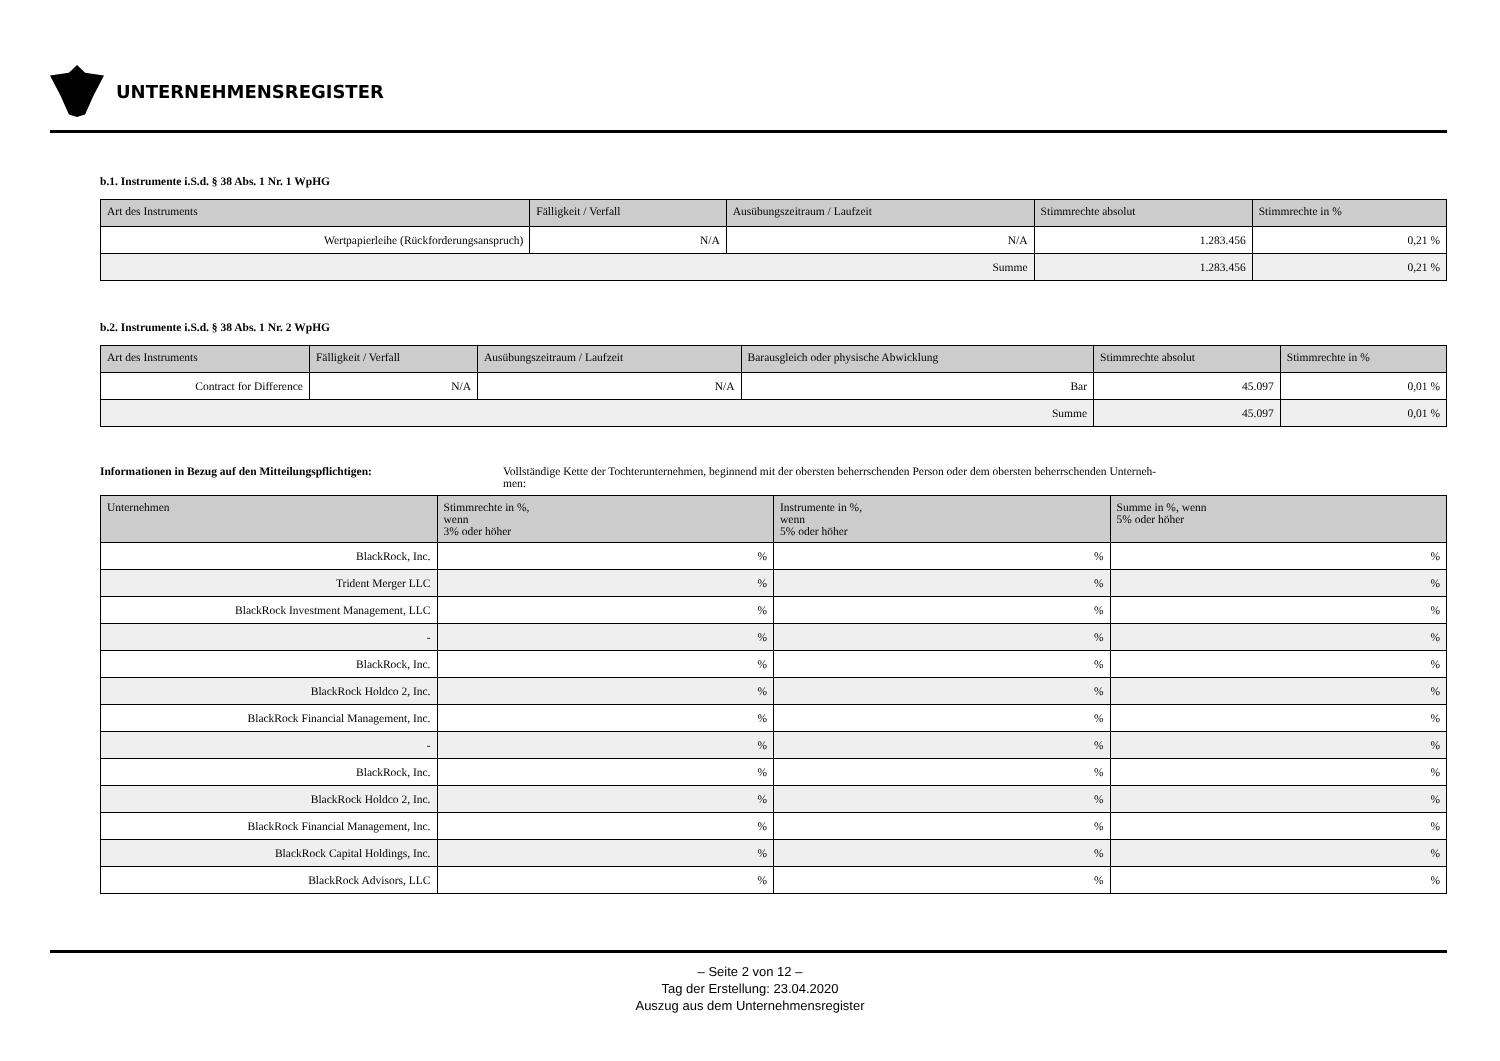UNTERNEHMENSREGISTER
b.1. Instrumente i.S.d. § 38 Abs. 1 Nr. 1 WpHG
| Art des Instruments | Fälligkeit / Verfall | Ausübungszeitraum / Laufzeit | Stimmrechte absolut | Stimmrechte in % |
| --- | --- | --- | --- | --- |
| Wertpapierleihe (Rückforderungsanspruch) | N/A | N/A | 1.283.456 | 0,21 % |
| Summe | | | 1.283.456 | 0,21 % |
b.2. Instrumente i.S.d. § 38 Abs. 1 Nr. 2 WpHG
| Art des Instruments | Fälligkeit / Verfall | Ausübungszeitraum / Laufzeit | Barausgleich oder physische Abwicklung | Stimmrechte absolut | Stimmrechte in % |
| --- | --- | --- | --- | --- | --- |
| Contract for Difference | N/A | N/A | Bar | 45.097 | 0,01 % |
| Summe | | | | 45.097 | 0,01 % |
Informationen in Bezug auf den Mitteilungspflichtigen: Vollständige Kette der Tochterunternehmen, beginnend mit der obersten beherrschenden Person oder dem obersten beherrschenden Unterneh-
men:
| Unternehmen | Stimmrechte in %, wenn 3% oder höher | Instrumente in %, wenn 5% oder höher | Summe in %, wenn 5% oder höher |
| --- | --- | --- | --- |
| BlackRock, Inc. | % | % | % |
| Trident Merger LLC | % | % | % |
| BlackRock Investment Management, LLC | % | % | % |
| - | % | % | % |
| BlackRock, Inc. | % | % | % |
| BlackRock Holdco 2, Inc. | % | % | % |
| BlackRock Financial Management, Inc. | % | % | % |
| - | % | % | % |
| BlackRock, Inc. | % | % | % |
| BlackRock Holdco 2, Inc. | % | % | % |
| BlackRock Financial Management, Inc. | % | % | % |
| BlackRock Capital Holdings, Inc. | % | % | % |
| BlackRock Advisors, LLC | % | % | % |
– Seite 2 von 12 –
Tag der Erstellung: 23.04.2020
Auszug aus dem Unternehmensregister